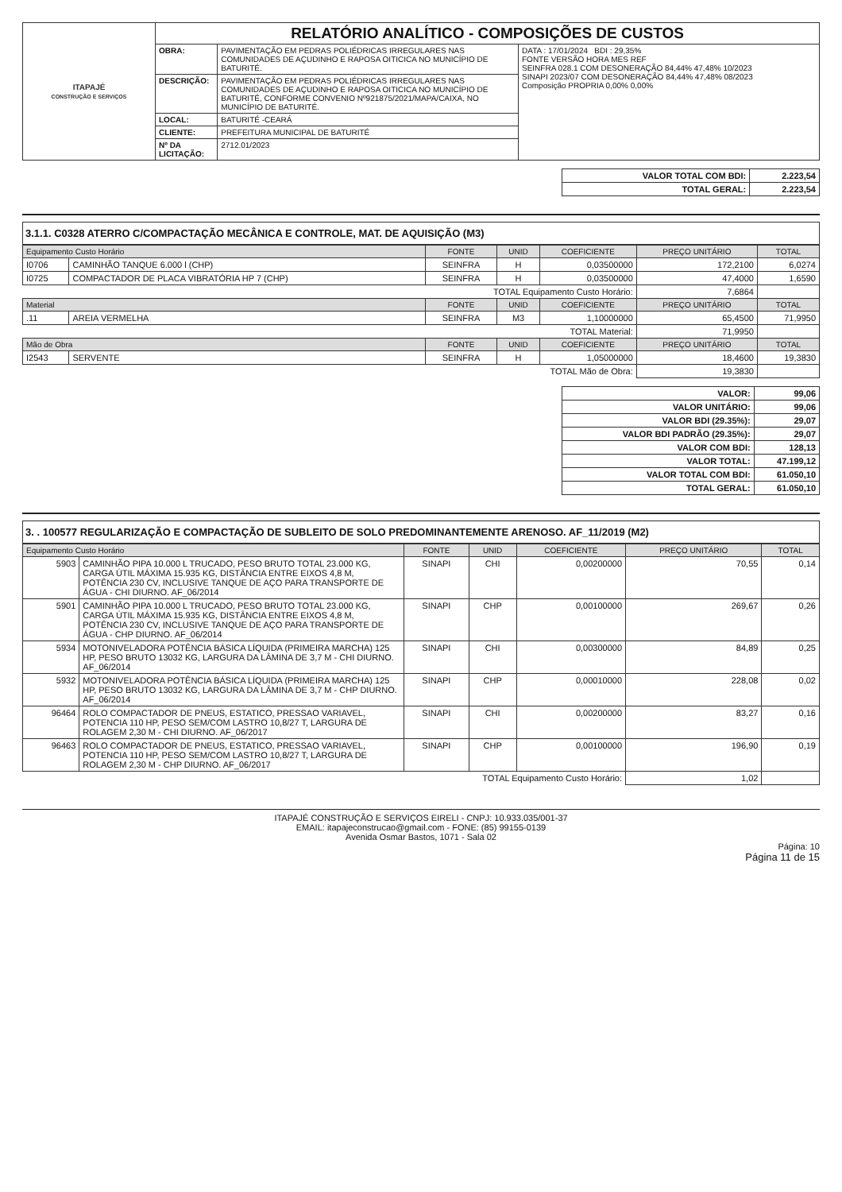| ITAPAJÉ CONSTRUÇÃO E SERVIÇOS | RELATÓRIO ANALÍTICO - COMPOSIÇÕES DE CUSTOS | | |
| | OBRA: | PAVIMENTAÇÃO EM PEDRAS POLIÉDRICAS IRREGULARES NAS COMUNIDADES DE AÇUDINHO E RAPOSA OITICICA NO MUNICÍPIO DE BATURITÉ. | DATA : 17/01/2024 BDI : 29,35% FONTE VERSÃO HORA MES REF SEINFRA 028.1 COM DESONERAÇÃO 84,44% 47,48% 10/2023 SINAPI 2023/07 COM DESONERAÇÃO 84,44% 47,48% 08/2023 Composição PROPRIA 0,00% 0,00% |
| | DESCRIÇÃO: | PAVIMENTAÇÃO EM PEDRAS POLIÉDRICAS IRREGULARES NAS COMUNIDADES DE AÇUDINHO E RAPOSA OITICICA NO MUNICÍPIO DE BATURITÉ, CONFORME CONVENIO Nº921875/2021/MAPA/CAIXA, NO MUNICÍPIO DE BATURITÉ. | |
| | LOCAL: | BATURITÉ -CEARÁ | |
| | CLIENTE: | PREFEITURA MUNICIPAL DE BATURITÉ | |
| | Nº DA LICITAÇÃO: | 2712.01/2023 | |
| VALOR TOTAL COM BDI: | 2.223,54 |
| TOTAL GERAL: | 2.223,54 |
3.1.1. C0328 ATERRO C/COMPACTAÇÃO MECÂNICA E CONTROLE, MAT. DE AQUISIÇÃO (M3)
| Equipamento Custo Horário | | FONTE | UNID | COEFICIENTE | PREÇO UNITÁRIO | TOTAL |
| --- | --- | --- | --- | --- | --- | --- |
| I0706 | CAMINHÃO TANQUE 6.000 l (CHP) | SEINFRA | H | 0,03500000 | 172,2100 | 6,0274 |
| I0725 | COMPACTADOR DE PLACA VIBRATÓRIA HP 7 (CHP) | SEINFRA | H | 0,03500000 | 47,4000 | 1,6590 |
| TOTAL Equipamento Custo Horário: | | | | | 7,6864 | |
| Material | | FONTE | UNID | COEFICIENTE | PREÇO UNITÁRIO | TOTAL |
| .11 | AREIA VERMELHA | SEINFRA | M3 | 1,10000000 | 65,4500 | 71,9950 |
| TOTAL Material: | | | | | 71,9950 | |
| Mão de Obra | | FONTE | UNID | COEFICIENTE | PREÇO UNITÁRIO | TOTAL |
| I2543 | SERVENTE | SEINFRA | H | 1,05000000 | 18,4600 | 19,3830 |
| TOTAL Mão de Obra: | | | | | 19,3830 | |
| VALOR: | 99,06 |
| VALOR UNITÁRIO: | 99,06 |
| VALOR BDI (29.35%): | 29,07 |
| VALOR BDI PADRÃO (29.35%): | 29,07 |
| VALOR COM BDI: | 128,13 |
| VALOR TOTAL: | 47.199,12 |
| VALOR TOTAL COM BDI: | 61.050,10 |
| TOTAL GERAL: | 61.050,10 |
3. . 100577 REGULARIZAÇÃO E COMPACTAÇÃO DE SUBLEITO DE SOLO PREDOMINANTEMENTE ARENOSO. AF_11/2019 (M2)
| Equipamento Custo Horário | | FONTE | UNID | COEFICIENTE | PREÇO UNITÁRIO | TOTAL |
| --- | --- | --- | --- | --- | --- | --- |
| 5903 | CAMINHÃO PIPA 10.000 L TRUCADO, PESO BRUTO TOTAL 23.000 KG, CARGA ÚTIL MÁXIMA 15.935 KG, DISTÂNCIA ENTRE EIXOS 4,8 M, POTÊNCIA 230 CV, INCLUSIVE TANQUE DE AÇO PARA TRANSPORTE DE ÁGUA - CHI DIURNO. AF_06/2014 | SINAPI | CHI | 0,00200000 | 70,55 | 0,14 |
| 5901 | CAMINHÃO PIPA 10.000 L TRUCADO, PESO BRUTO TOTAL 23.000 KG, CARGA ÚTIL MÁXIMA 15.935 KG, DISTÂNCIA ENTRE EIXOS 4,8 M, POTÊNCIA 230 CV, INCLUSIVE TANQUE DE AÇO PARA TRANSPORTE DE ÁGUA - CHP DIURNO. AF_06/2014 | SINAPI | CHP | 0,00100000 | 269,67 | 0,26 |
| 5934 | MOTONIVELADORA POTÊNCIA BÁSICA LÍQUIDA (PRIMEIRA MARCHA) 125 HP, PESO BRUTO 13032 KG, LARGURA DA LÂMINA DE 3,7 M - CHI DIURNO. AF_06/2014 | SINAPI | CHI | 0,00300000 | 84,89 | 0,25 |
| 5932 | MOTONIVELADORA POTÊNCIA BÁSICA LÍQUIDA (PRIMEIRA MARCHA) 125 HP, PESO BRUTO 13032 KG, LARGURA DA LÂMINA DE 3,7 M - CHP DIURNO. AF_06/2014 | SINAPI | CHP | 0,00010000 | 228,08 | 0,02 |
| 96464 | ROLO COMPACTADOR DE PNEUS, ESTATICO, PRESSAO VARIAVEL, POTENCIA 110 HP, PESO SEM/COM LASTRO 10,8/27 T, LARGURA DE ROLAGEM 2,30 M - CHI DIURNO. AF_06/2017 | SINAPI | CHI | 0,00200000 | 83,27 | 0,16 |
| 96463 | ROLO COMPACTADOR DE PNEUS, ESTATICO, PRESSAO VARIAVEL, POTENCIA 110 HP, PESO SEM/COM LASTRO 10,8/27 T, LARGURA DE ROLAGEM 2,30 M - CHP DIURNO. AF_06/2017 | SINAPI | CHP | 0,00100000 | 196,90 | 0,19 |
| TOTAL Equipamento Custo Horário: | | | | | 1,02 | |
ITAPAJÉ CONSTRUÇÃO E SERVIÇOS EIRELI - CNPJ: 10.933.035/001-37
EMAIL: itapajeconstrucao@gmail.com - FONE: (85) 99155-0139
Avenida Osmar Bastos, 1071 - Sala 02
Página: 10
Página 11 de 15